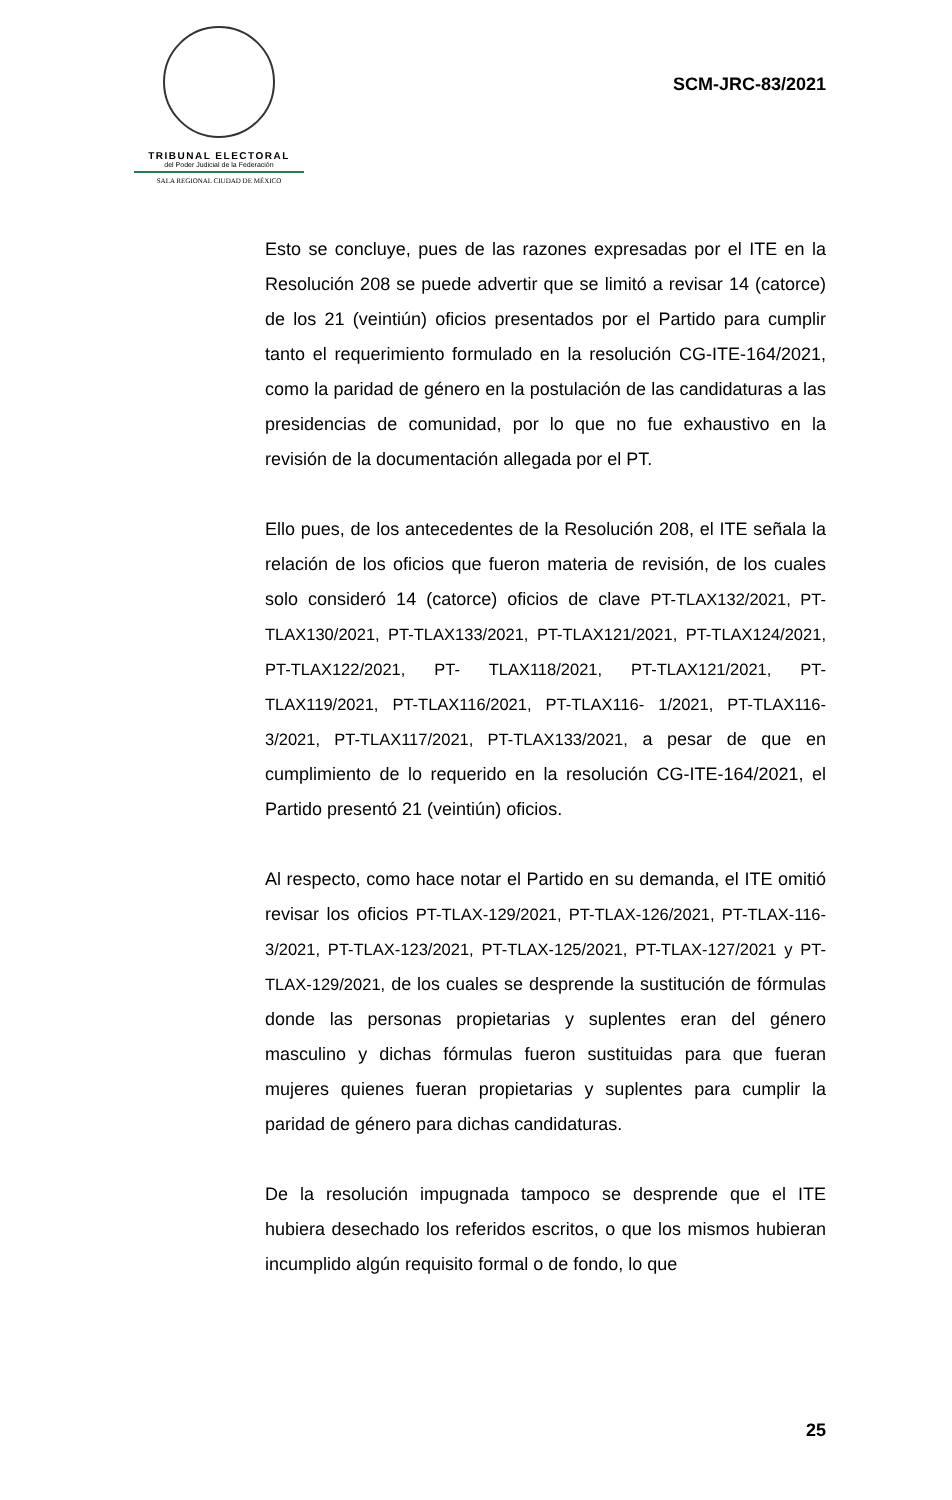TRIBUNAL ELECTORAL
del Poder Judicial de la Federación
SALA REGIONAL CIUDAD DE MÉXICO
SCM-JRC-83/2021
Esto se concluye, pues de las razones expresadas por el ITE en la Resolución 208 se puede advertir que se limitó a revisar 14 (catorce) de los 21 (veintiún) oficios presentados por el Partido para cumplir tanto el requerimiento formulado en la resolución CG-ITE-164/2021, como la paridad de género en la postulación de las candidaturas a las presidencias de comunidad, por lo que no fue exhaustivo en la revisión de la documentación allegada por el PT.
Ello pues, de los antecedentes de la Resolución 208, el ITE señala la relación de los oficios que fueron materia de revisión, de los cuales solo consideró 14 (catorce) oficios de clave PT-TLAX132/2021, PT-TLAX130/2021, PT-TLAX133/2021, PT-TLAX121/2021, PT-TLAX124/2021, PT-TLAX122/2021, PT- TLAX118/2021, PT-TLAX121/2021, PT-TLAX119/2021, PT-TLAX116/2021, PT-TLAX116- 1/2021, PT-TLAX116-3/2021, PT-TLAX117/2021, PT-TLAX133/2021, a pesar de que en cumplimiento de lo requerido en la resolución CG-ITE-164/2021, el Partido presentó 21 (veintiún) oficios.
Al respecto, como hace notar el Partido en su demanda, el ITE omitió revisar los oficios PT-TLAX-129/2021, PT-TLAX-126/2021, PT-TLAX-116-3/2021, PT-TLAX-123/2021, PT-TLAX-125/2021, PT-TLAX-127/2021 y PT-TLAX-129/2021, de los cuales se desprende la sustitución de fórmulas donde las personas propietarias y suplentes eran del género masculino y dichas fórmulas fueron sustituidas para que fueran mujeres quienes fueran propietarias y suplentes para cumplir la paridad de género para dichas candidaturas.
De la resolución impugnada tampoco se desprende que el ITE hubiera desechado los referidos escritos, o que los mismos hubieran incumplido algún requisito formal o de fondo, lo que
25